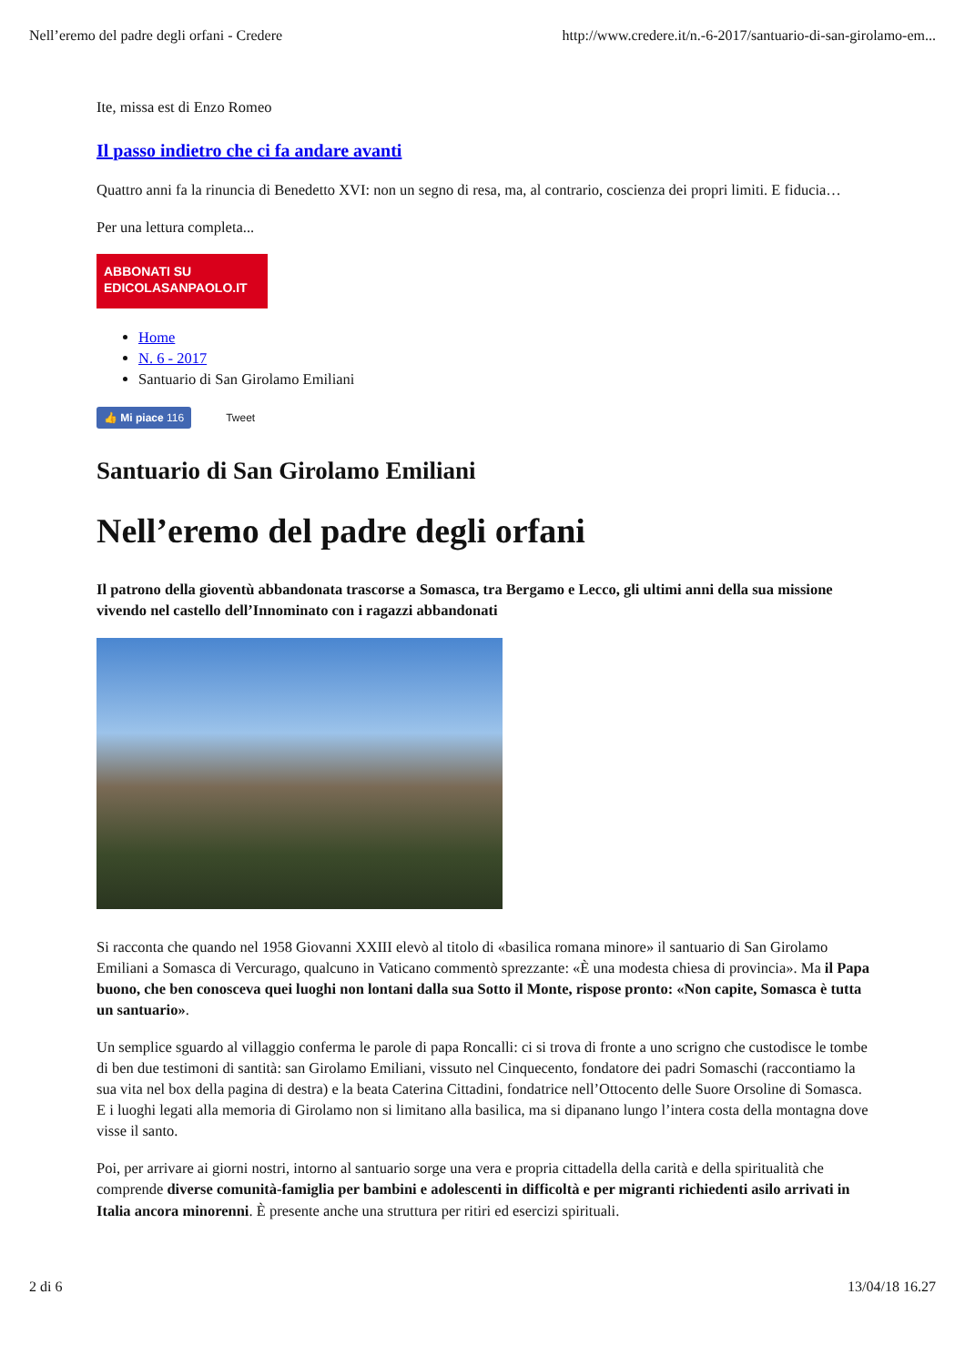Nell’eremo del padre degli orfani - Credere http://www.credere.it/n.-6-2017/santuario-di-san-girolamo-em...
Ite, missa est di Enzo Romeo
Il passo indietro che ci fa andare avanti
Quattro anni fa la rinuncia di Benedetto XVI: non un segno di resa, ma, al contrario, coscienza dei propri limiti. E fiducia…
Per una lettura completa...
ABBONATI SU
EDICOLASANPAOLO.IT
Home
N. 6 - 2017
Santuario di San Girolamo Emiliani
👍 Mi piace 116 Tweet
Santuario di San Girolamo Emiliani
Nell’eremo del padre degli orfani
Il patrono della gioventù abbandonata trascorse a Somasca, tra Bergamo e Lecco, gli ultimi anni della sua missione vivendo nel castello dell’Innominato con i ragazzi abbandonati
Si racconta che quando nel 1958 Giovanni XXIII elevò al titolo di «basilica romana minore» il santuario di San Girolamo Emiliani a Somasca di Vercurago, qualcuno in Vaticano commentò sprezzante: «È una modesta chiesa di provincia». Ma il Papa buono, che ben conosceva quei luoghi non lontani dalla sua Sotto il Monte, rispose pronto: «Non capite, Somasca è tutta un santuario».
Un semplice sguardo al villaggio conferma le parole di papa Roncalli: ci si trova di fronte a uno scrigno che custodisce le tombe di ben due testimoni di santità: san Girolamo Emiliani, vissuto nel Cinquecento, fondatore dei padri Somaschi (raccontiamo la sua vita nel box della pagina di destra) e la beata Caterina Cittadini, fondatrice nell’Ottocento delle Suore Orsoline di Somasca. E i luoghi legati alla memoria di Girolamo non si limitano alla basilica, ma si dipanano lungo l’intera costa della montagna dove visse il santo.
Poi, per arrivare ai giorni nostri, intorno al santuario sorge una vera e propria cittadella della carità e della spiritualità che comprende diverse comunità-famiglia per bambini e adolescenti in difficoltà e per migranti richiedenti asilo arrivati in Italia ancora minorenni. È presente anche una struttura per ritiri ed esercizi spirituali.
2 di 6 13/04/18 16.27